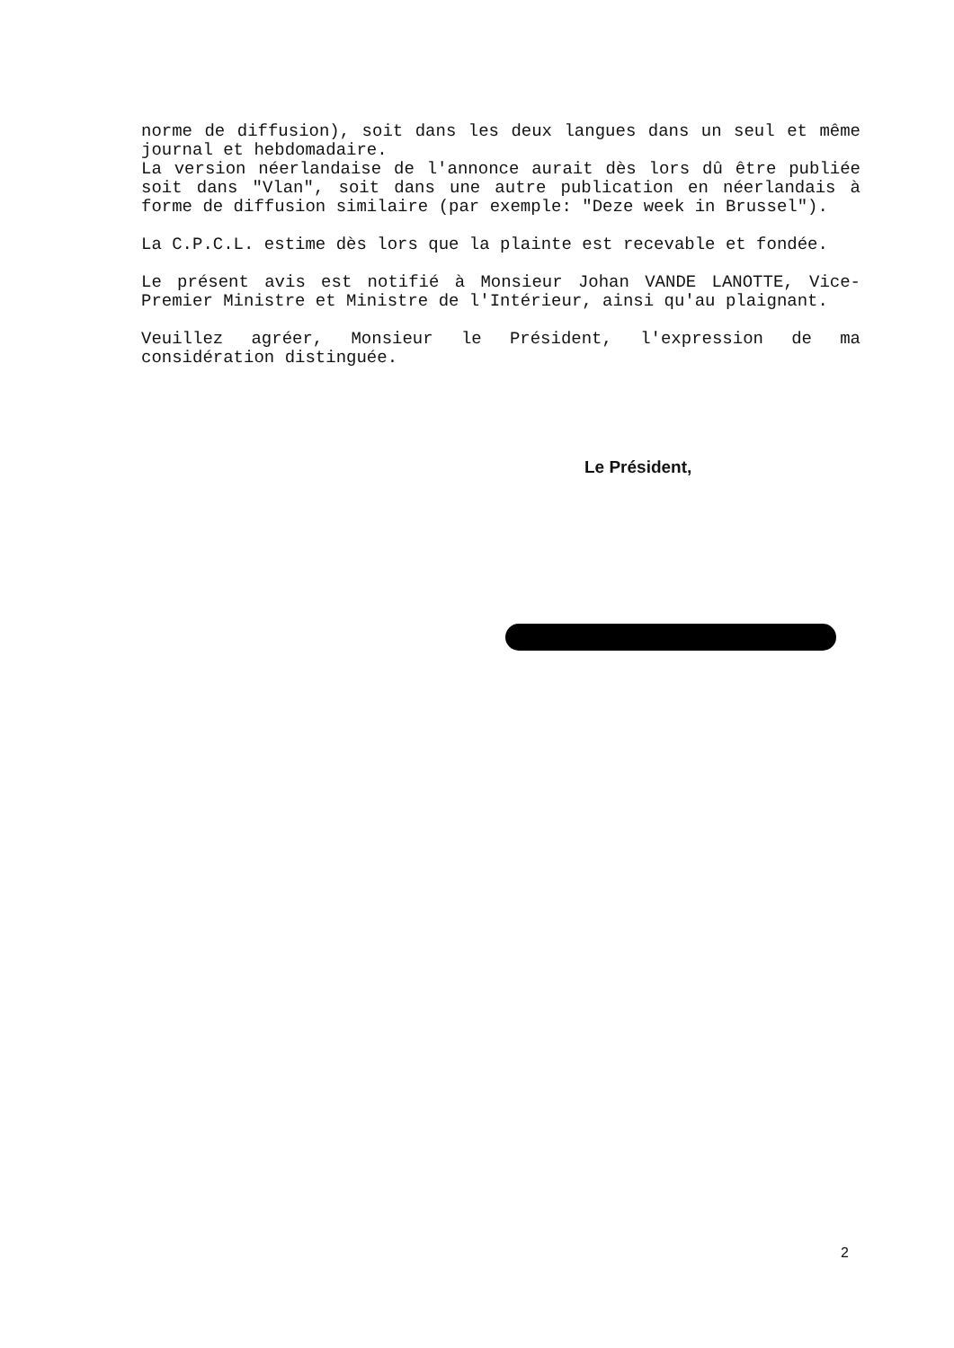norme de diffusion), soit dans les deux langues dans un seul et même journal et hebdomadaire.
La version néerlandaise de l'annonce aurait dès lors dû être publiée soit dans "Vlan", soit dans une autre publication en néerlandais à forme de diffusion similaire (par exemple: "Deze week in Brussel").
La C.P.C.L. estime dès lors que la plainte est recevable et fondée.
Le présent avis est notifié à Monsieur Johan VANDE LANOTTE, Vice-Premier Ministre et Ministre de l'Intérieur, ainsi qu'au plaignant.
Veuillez agréer, Monsieur le Président, l'expression de ma considération distinguée.
Le Président,
2